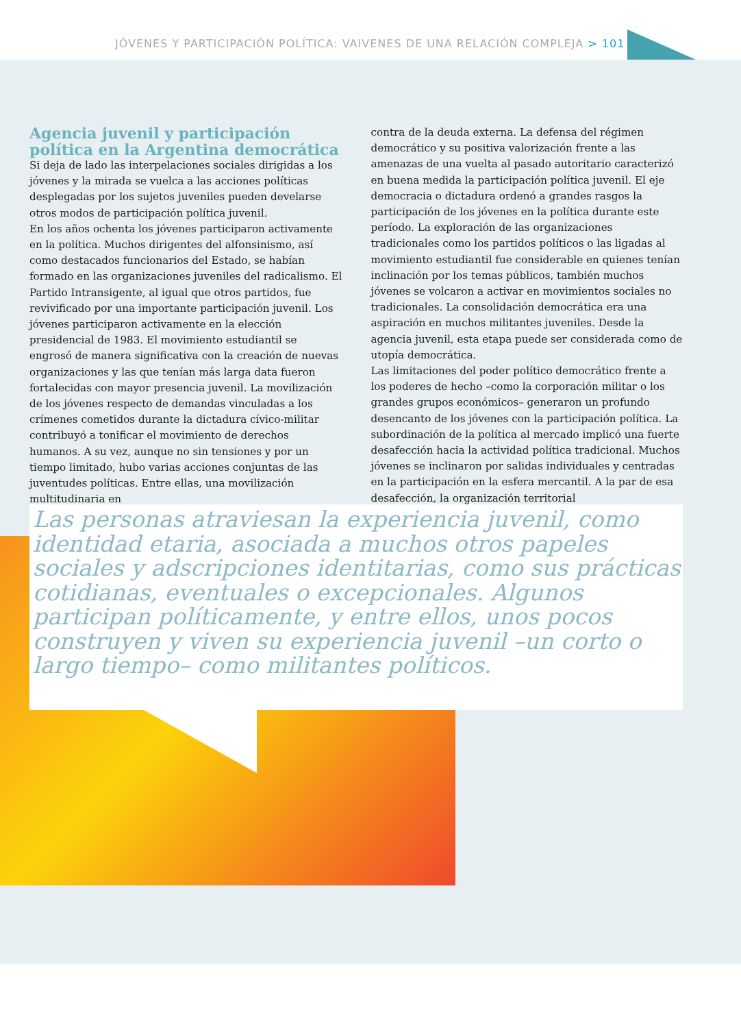JÓVENES Y PARTICIPACIÓN POLÍTICA: VAIVENES DE UNA RELACIÓN COMPLEJA > 101
Agencia juvenil y participación política en la Argentina democrática
Si deja de lado las interpelaciones sociales dirigidas a los jóvenes y la mirada se vuelca a las acciones políticas desplegadas por los sujetos juveniles pueden develarse otros modos de participación política juvenil.
En los años ochenta los jóvenes participaron activamente en la política. Muchos dirigentes del alfonsinismo, así como destacados funcionarios del Estado, se habían formado en las organizaciones juveniles del radicalismo. El Partido Intransigente, al igual que otros partidos, fue revivificado por una importante participación juvenil. Los jóvenes participaron activamente en la elección presidencial de 1983. El movimiento estudiantil se engrosó de manera significativa con la creación de nuevas organizaciones y las que tenían más larga data fueron fortalecidas con mayor presencia juvenil. La movilización de los jóvenes respecto de demandas vinculadas a los crímenes cometidos durante la dictadura cívico-militar contribuyó a tonificar el movimiento de derechos humanos. A su vez, aunque no sin tensiones y por un tiempo limitado, hubo varias acciones conjuntas de las juventudes políticas. Entre ellas, una movilización multitudinaria en
contra de la deuda externa. La defensa del régimen democrático y su positiva valorización frente a las amenazas de una vuelta al pasado autoritario caracterizó en buena medida la participación política juvenil. El eje democracia o dictadura ordenó a grandes rasgos la participación de los jóvenes en la política durante este período. La exploración de las organizaciones tradicionales como los partidos políticos o las ligadas al movimiento estudiantil fue considerable en quienes tenían inclinación por los temas públicos, también muchos jóvenes se volcaron a activar en movimientos sociales no tradicionales. La consolidación democrática era una aspiración en muchos militantes juveniles. Desde la agencia juvenil, esta etapa puede ser considerada como de utopía democrática.
Las limitaciones del poder político democrático frente a los poderes de hecho –como la corporación militar o los grandes grupos económicos– generaron un profundo desencanto de los jóvenes con la participación política. La subordinación de la política al mercado implicó una fuerte desafección hacia la actividad política tradicional. Muchos jóvenes se inclinaron por salidas individuales y centradas en la participación en la esfera mercantil. A la par de esa desafección, la organización territorial
Las personas atraviesan la experiencia juvenil, como identidad etaria, asociada a muchos otros papeles sociales y adscripciones identitarias, como sus prácticas cotidianas, eventuales o excepcionales. Algunos participan políticamente, y entre ellos, unos pocos construyen y viven su experiencia juvenil –un corto o largo tiempo– como militantes políticos.